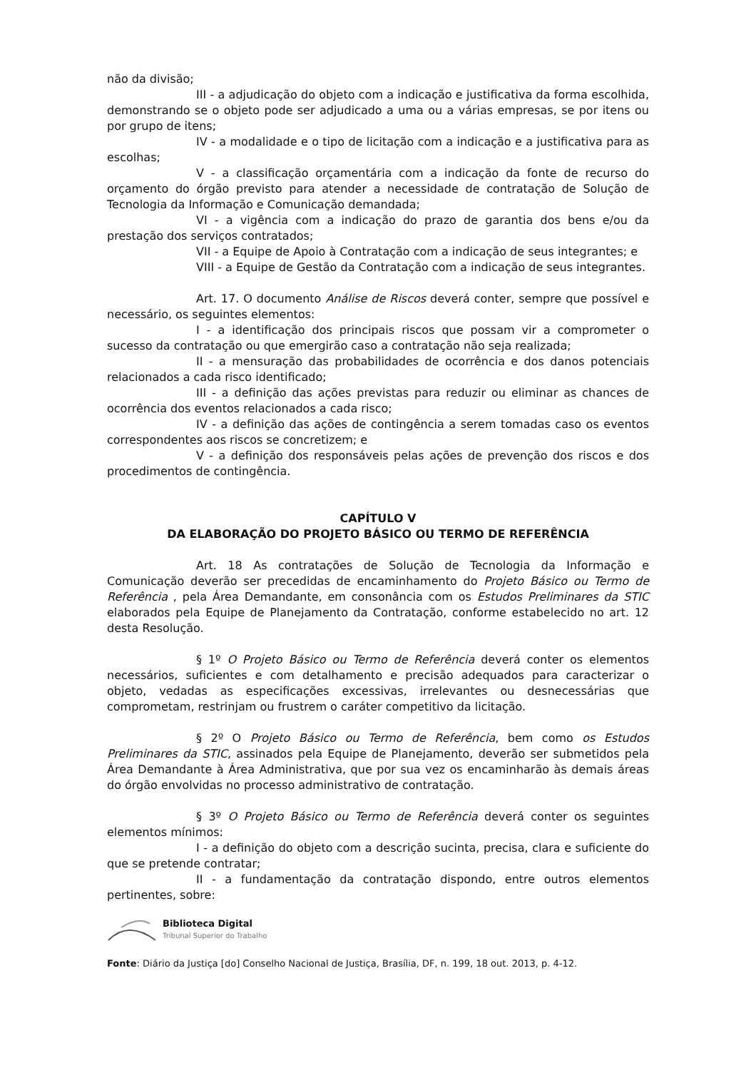não da divisão;
III - a adjudicação do objeto com a indicação e justificativa da forma escolhida, demonstrando se o objeto pode ser adjudicado a uma ou a várias empresas, se por itens ou por grupo de itens;
IV - a modalidade e o tipo de licitação com a indicação e a justificativa para as escolhas;
V - a classificação orçamentária com a indicação da fonte de recurso do orçamento do órgão previsto para atender a necessidade de contratação de Solução de Tecnologia da Informação e Comunicação demandada;
VI - a vigência com a indicação do prazo de garantia dos bens e/ou da prestação dos serviços contratados;
VII - a Equipe de Apoio à Contratação com a indicação de seus integrantes; e
VIII - a Equipe de Gestão da Contratação com a indicação de seus integrantes.
Art. 17. O documento Análise de Riscos deverá conter, sempre que possível e necessário, os seguintes elementos:
I - a identificação dos principais riscos que possam vir a comprometer o sucesso da contratação ou que emergirão caso a contratação não seja realizada;
II - a mensuração das probabilidades de ocorrência e dos danos potenciais relacionados a cada risco identificado;
III - a definição das ações previstas para reduzir ou eliminar as chances de ocorrência dos eventos relacionados a cada risco;
IV - a definição das ações de contingência a serem tomadas caso os eventos correspondentes aos riscos se concretizem; e
V - a definição dos responsáveis pelas ações de prevenção dos riscos e dos procedimentos de contingência.
CAPÍTULO V
DA ELABORAÇÃO DO PROJETO BÁSICO OU TERMO DE REFERÊNCIA
Art. 18 As contratações de Solução de Tecnologia da Informação e Comunicação deverão ser precedidas de encaminhamento do Projeto Básico ou Termo de Referência , pela Área Demandante, em consonância com os Estudos Preliminares da STIC elaborados pela Equipe de Planejamento da Contratação, conforme estabelecido no art. 12 desta Resolução.
§ 1º O Projeto Básico ou Termo de Referência deverá conter os elementos necessários, suficientes e com detalhamento e precisão adequados para caracterizar o objeto, vedadas as especificações excessivas, irrelevantes ou desnecessárias que comprometam, restrinjam ou frustrem o caráter competitivo da licitação.
§ 2º O Projeto Básico ou Termo de Referência, bem como os Estudos Preliminares da STIC, assinados pela Equipe de Planejamento, deverão ser submetidos pela Área Demandante à Área Administrativa, que por sua vez os encaminharão às demais áreas do órgão envolvidas no processo administrativo de contratação.
§ 3º O Projeto Básico ou Termo de Referência deverá conter os seguintes elementos mínimos:
I - a definição do objeto com a descrição sucinta, precisa, clara e suficiente do que se pretende contratar;
II - a fundamentação da contratação dispondo, entre outros elementos pertinentes, sobre:
Biblioteca Digital
Tribunal Superior do Trabalho
Fonte: Diário da Justiça [do] Conselho Nacional de Justiça, Brasília, DF, n. 199, 18 out. 2013, p. 4-12.